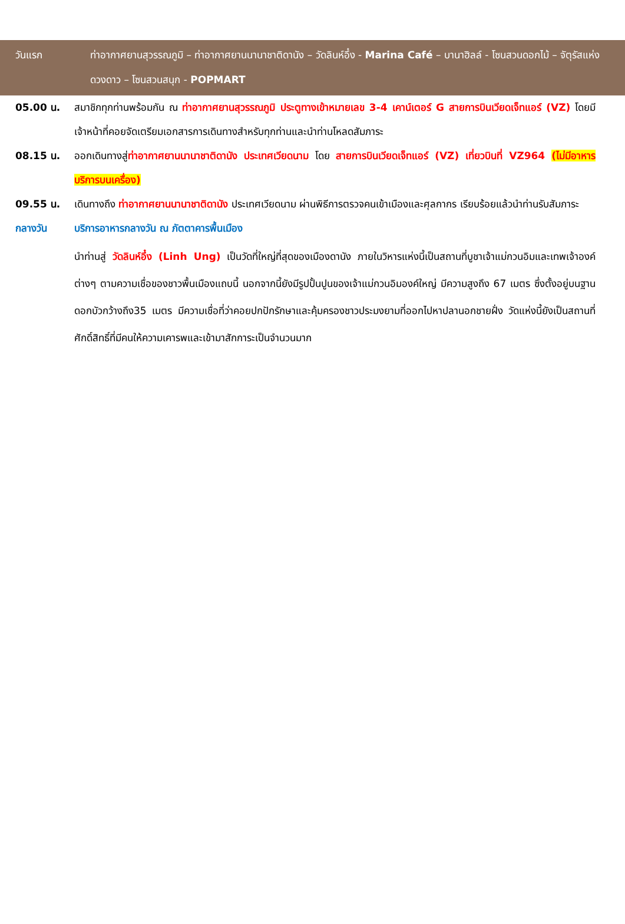วันแรก ท่าอากาศยานสุวรรณภูมิ – ท่าอากาศยานนานาชาติดานัง – วัดลินห์อึ๋ง - Marina Café – บานาฮิลล์ - โซนสวนดอกไม้ – จัตุรัสแห่งดวงดาว – โซนสวนสนุก - POPMART
05.00 น. สมาชิกทุกท่านพร้อมกัน ณ ท่าอากาศยานสุวรรณภูมิ ประตูทางเข้าหมายเลข 3-4 เคาน์เตอร์ G สายการบินเวียดเจ็ทแอร์ (VZ) โดยมีเจ้าหน้าที่คอยจัดเตรียมเอกสารการเดินทางสำหรับทุกท่านและนำท่านโหลดสัมภาระ
08.15 น. ออกเดินทางสู่ท่าอากาศยานนานาชาติดานัง ประเทศเวียดนาม โดย สายการบินเวียดเจ็ทแอร์ (VZ) เที่ยวบินที่ VZ964 (ไม่มีอาหารบริการบนเครื่อง)
09.55 น. เดินทางถึง ท่าอากาศยานนานาชาติดานัง ประเทศเวียดนาม ผ่านพิธีการตรวจคนเข้าเมืองและศุลกากร เรียบร้อยแล้วนำท่านรับสัมภาระ
กลางวัน บริการอาหารกลางวัน ณ ภัตตาคารพื้นเมือง
นำท่านสู่ วัดลินห์อึ๋ง (Linh Ung) เป็นวัดที่ใหญ่ที่สุดของเมืองดานัง ภายในวิหารแห่งนี้เป็นสถานที่บูชาเจ้าแม่กวนอิมและเทพเจ้าองค์ต่างๆ ตามความเชื่อของชาวพื้นเมืองแถบนี้ นอกจากนี้ยังมีรูปปั้นปูนของเจ้าแม่กวนอิมองค์ใหญ่ มีความสูงถึง 67 เมตร ซึ่งตั้งอยู่บนฐานดอกบัวกว้างถึง35 เมตร มีความเชื่อที่ว่าคอยปกปักรักษาและคุ้มครองชาวประมงยามที่ออกไปหาปลานอกชายฝั่ง วัดแห่งนี้ยังเป็นสถานที่ศักดิ์สิทธิ์ที่มีคนให้ความเคารพและเข้ามาสักการะเป็นจำนวนมาก